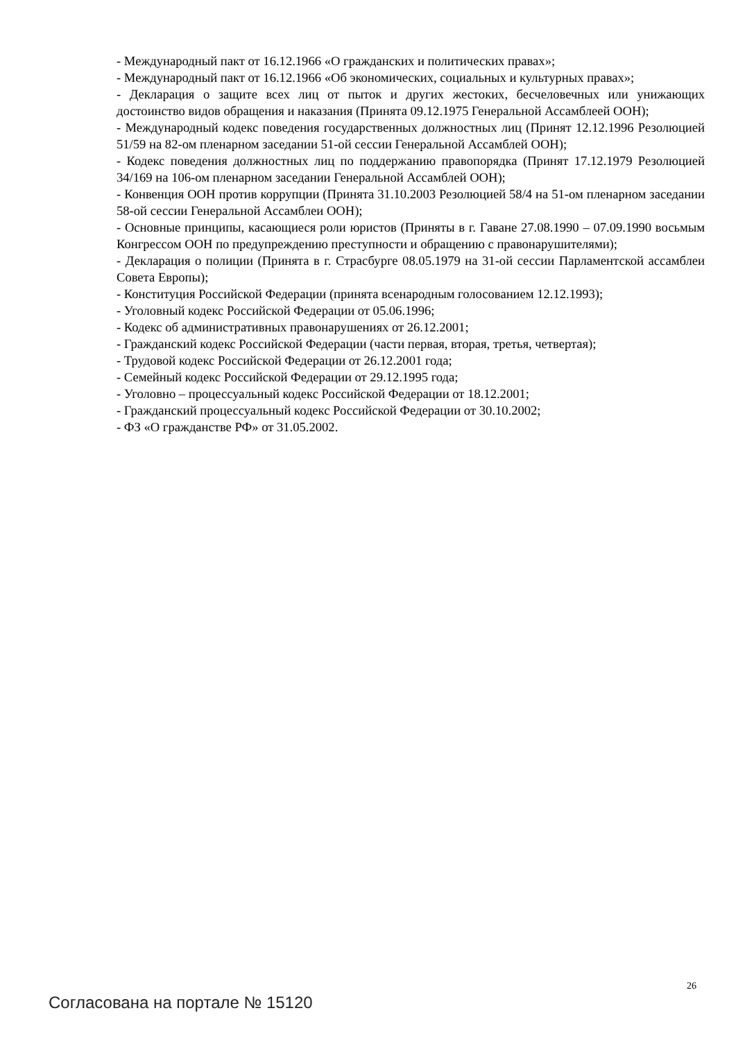- Международный пакт от 16.12.1966 «О гражданских и политических правах»;
- Международный пакт от 16.12.1966 «Об экономических, социальных и культурных правах»;
- Декларация о защите всех лиц от пыток и других жестоких, бесчеловечных или унижающих достоинство видов обращения и наказания (Принята 09.12.1975 Генеральной Ассамблеей ООН);
- Международный кодекс поведения государственных должностных лиц (Принят 12.12.1996 Резолюцией 51/59 на 82-ом пленарном заседании 51-ой сессии Генеральной Ассамблей ООН);
- Кодекс поведения должностных лиц по поддержанию правопорядка (Принят 17.12.1979 Резолюцией 34/169 на 106-ом пленарном заседании Генеральной Ассамблей ООН);
- Конвенция ООН против коррупции (Принята 31.10.2003 Резолюцией 58/4 на 51-ом пленарном заседании 58-ой сессии Генеральной Ассамблеи ООН);
- Основные принципы, касающиеся роли юристов (Приняты в г. Гаване 27.08.1990 – 07.09.1990 восьмым Конгрессом ООН по предупреждению преступности и обращению с правонарушителями);
- Декларация о полиции (Принята в г. Страсбурге 08.05.1979 на 31-ой сессии Парламентской ассамблеи Совета Европы);
- Конституция Российской Федерации (принята всенародным голосованием 12.12.1993);
- Уголовный кодекс Российской Федерации от 05.06.1996;
- Кодекс об административных правонарушениях от 26.12.2001;
- Гражданский кодекс Российской Федерации (части первая, вторая, третья, четвертая);
- Трудовой кодекс Российской Федерации от 26.12.2001 года;
- Семейный кодекс Российской Федерации от 29.12.1995 года;
- Уголовно – процессуальный кодекс Российской Федерации от 18.12.2001;
- Гражданский процессуальный кодекс Российской Федерации от 30.10.2002;
- ФЗ «О гражданстве РФ» от 31.05.2002.
26
Согласована на портале № 15120